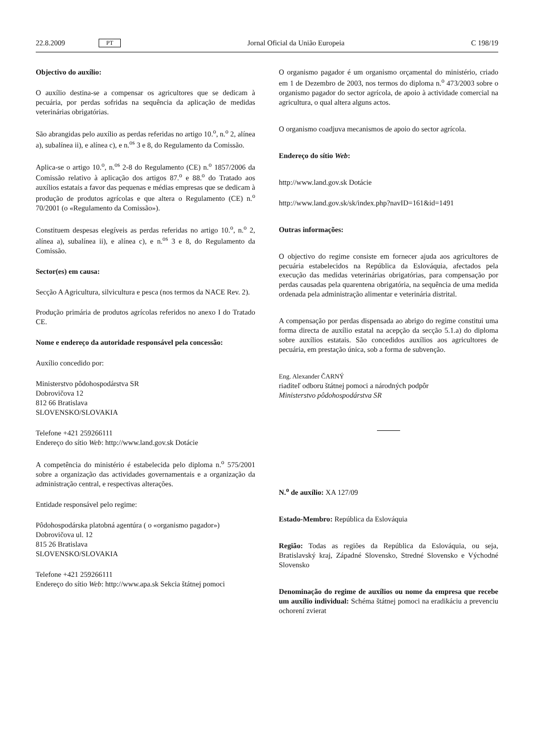22.8.2009 PT Jornal Oficial da União Europeia C 198/19
Objectivo do auxílio:
O auxílio destina-se a compensar os agricultores que se dedicam à pecuária, por perdas sofridas na sequência da aplicação de medidas veterinárias obrigatórias.
São abrangidas pelo auxílio as perdas referidas no artigo 10.<sup>o</sup>, n.<sup>o</sup> 2, alínea a), subalínea ii), e alínea c), e n.<sup>os</sup> 3 e 8, do Regulamento da Comissão.
Aplica-se o artigo 10.<sup>o</sup>, n.<sup>os</sup> 2-8 do Regulamento (CE) n.<sup>o</sup> 1857/2006 da Comissão relativo à aplicação dos artigos 87.<sup>o</sup> e 88.<sup>o</sup> do Tratado aos auxílios estatais a favor das pequenas e médias empresas que se dedicam à produção de produtos agrícolas e que altera o Regulamento (CE) n.<sup>o</sup> 70/2001 (o «Regulamento da Comissão»).
Constituem despesas elegíveis as perdas referidas no artigo 10.<sup>o</sup>, n.<sup>o</sup> 2, alínea a), subalínea ii), e alínea c), e n.<sup>os</sup> 3 e 8, do Regulamento da Comissão.
Sector(es) em causa:
Secção A Agricultura, silvicultura e pesca (nos termos da NACE Rev. 2).
Produção primária de produtos agrícolas referidos no anexo I do Tratado CE.
Nome e endereço da autoridade responsável pela concessão:
Auxílio concedido por:
Ministerstvo pôdohospodárstva SR
Dobrovičova 12
812 66 Bratislava
SLOVENSKO/SLOVAKIA
Telefone +421 259266111
Endereço do sítio Web: http://www.land.gov.sk Dotácie
A competência do ministério é estabelecida pelo diploma n.<sup>o</sup> 575/2001 sobre a organização das actividades governamentais e a organização da administração central, e respectivas alterações.
Entidade responsável pelo regime:
Pôdohospodárska platobná agentúra ( o «organismo pagador»)
Dobrovičova ul. 12
815 26 Bratislava
SLOVENSKO/SLOVAKIA
Telefone +421 259266111
Endereço do sítio Web: http://www.apa.sk Sekcia štátnej pomoci
O organismo pagador é um organismo orçamental do ministério, criado em 1 de Dezembro de 2003, nos termos do diploma n.<sup>o</sup> 473/2003 sobre o organismo pagador do sector agrícola, de apoio à actividade comercial na agricultura, o qual altera alguns actos.
O organismo coadjuva mecanismos de apoio do sector agrícola.
Endereço do sítio Web:
http://www.land.gov.sk Dotácie
http://www.land.gov.sk/sk/index.php?navID=161&id=1491
Outras informações:
O objectivo do regime consiste em fornecer ajuda aos agricultores de pecuária estabelecidos na República da Eslováquia, afectados pela execução das medidas veterinárias obrigatórias, para compensação por perdas causadas pela quarentena obrigatória, na sequência de uma medida ordenada pela administração alimentar e veterinária distrital.
A compensação por perdas dispensada ao abrigo do regime constitui uma forma directa de auxílio estatal na acepção da secção 5.1.a) do diploma sobre auxílios estatais. São concedidos auxílios aos agricultores de pecuária, em prestação única, sob a forma de subvenção.
Eng. Alexander ČARNÝ
riaditeľ odboru štátnej pomoci a národných podpôr
Ministerstvo pôdohospodárstva SR
N.<sup>o</sup> de auxílio: XA 127/09
Estado-Membro: República da Eslováquia
Região: Todas as regiões da República da Eslováquia, ou seja, Bratislavský kraj, Západné Slovensko, Stredné Slovensko e Východné Slovensko
Denominação do regime de auxílios ou nome da empresa que recebe um auxílio individual: Schéma štátnej pomoci na eradikáciu a prevenciu ochorení zvierat